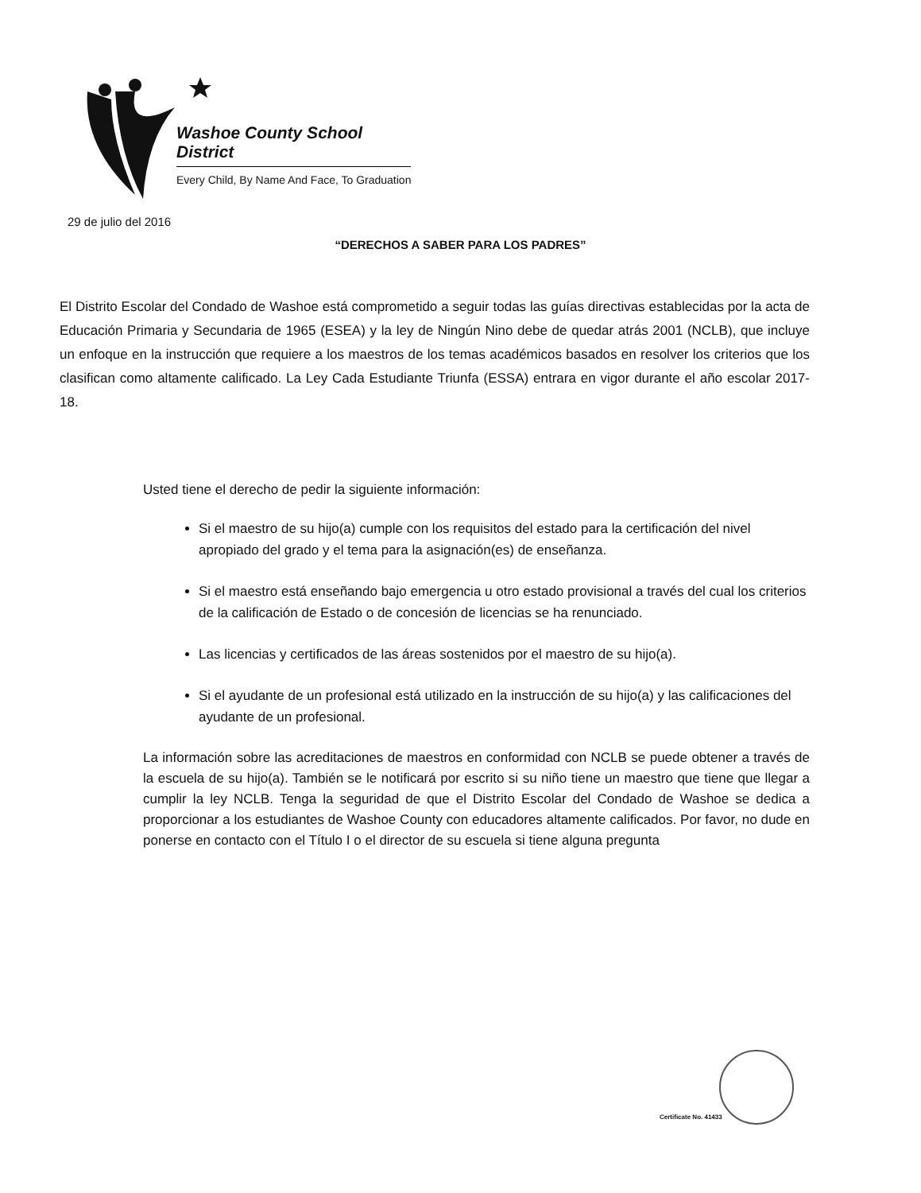Washoe County School District
Every Child, By Name And Face, To Graduation
29 de julio del 2016
“DERECHOS A SABER PARA LOS PADRES”
El Distrito Escolar del Condado de Washoe está comprometido a seguir todas las guías directivas establecidas por la acta de Educación Primaria y Secundaria de 1965 (ESEA) y la ley de Ningún Nino debe de quedar atrás 2001 (NCLB), que incluye un enfoque en la instrucción que requiere a los maestros de los temas académicos basados en resolver los criterios que los clasifican como altamente calificado. La Ley Cada Estudiante Triunfa (ESSA) entrara en vigor durante el año escolar 2017-18.
Usted tiene el derecho de pedir la siguiente información:
Si el maestro de su hijo(a) cumple con los requisitos del estado para la certificación del nivel apropiado del grado y el tema para la asignación(es) de enseñanza.
Si el maestro está enseñando bajo emergencia u otro estado provisional a través del cual los criterios de la calificación de Estado o de concesión de licencias se ha renunciado.
Las licencias y certificados de las áreas sostenidos por el maestro de su hijo(a).
Si el ayudante de un profesional está utilizado en la instrucción de su hijo(a) y las calificaciones del ayudante de un profesional.
La información sobre las acreditaciones de maestros en conformidad con NCLB se puede obtener a través de la escuela de su hijo(a). También se le notificará por escrito si su niño tiene un maestro que tiene que llegar a cumplir la ley NCLB. Tenga la seguridad de que el Distrito Escolar del Condado de Washoe se dedica a proporcionar a los estudiantes de Washoe County con educadores altamente calificados. Por favor, no dude en ponerse en contacto con el Título I o el director de su escuela si tiene alguna pregunta
Certificate No. 41433